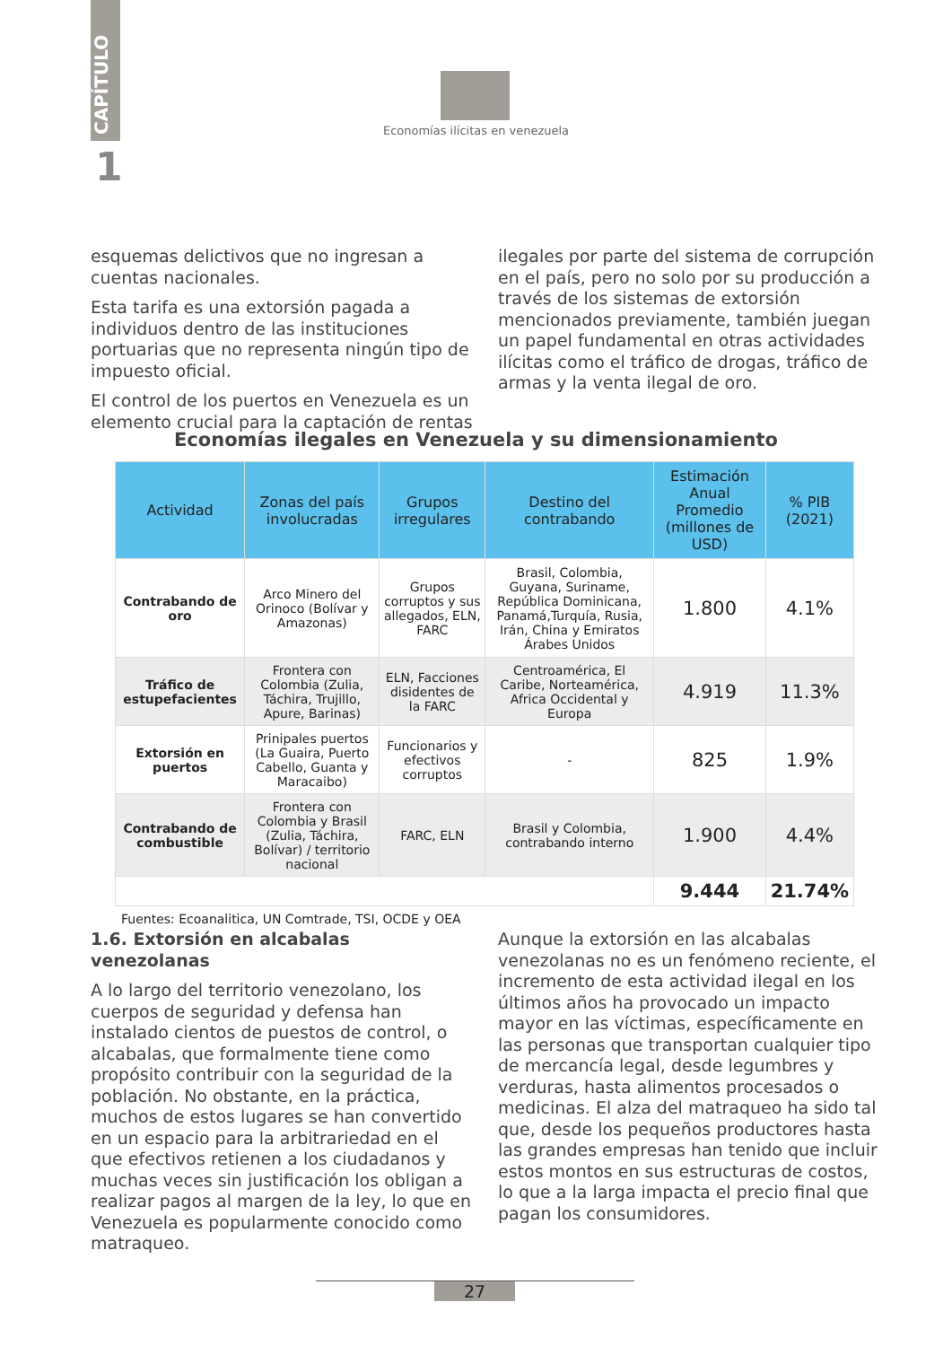CAPÍTULO
1
Economías ilícitas en venezuela
esquemas delictivos que no ingresan a cuentas nacionales.
Esta tarifa es una extorsión pagada a individuos dentro de las instituciones portuarias que no representa ningún tipo de impuesto oficial.
El control de los puertos en Venezuela es un elemento crucial para la captación de rentas
ilegales por parte del sistema de corrupción en el país, pero no solo por su producción a través de los sistemas de extorsión mencionados previamente, también juegan un papel fundamental en otras actividades ilícitas como el tráfico de drogas, tráfico de armas y la venta ilegal de oro.
Economías ilegales en Venezuela y su dimensionamiento
| Actividad | Zonas del país involucradas | Grupos irregulares | Destino del contrabando | Estimación Anual Promedio (millones de USD) | % PIB (2021) |
| --- | --- | --- | --- | --- | --- |
| Contrabando de oro | Arco Minero del Orinoco (Bolívar y Amazonas) | Grupos corruptos y sus allegados, ELN, FARC | Brasil, Colombia, Guyana, Suriname, República Dominicana, Panamá,Turquía, Rusia, Irán, China y Emiratos Árabes Unidos | 1.800 | 4.1% |
| Tráfico de estupefacientes | Frontera con Colombia (Zulia, Táchira, Trujillo, Apure, Barinas) | ELN, Facciones disidentes de la FARC | Centroamérica, El Caribe, Norteamérica, Africa Occidental y Europa | 4.919 | 11.3% |
| Extorsión en puertos | Prinipales puertos (La Guaira, Puerto Cabello, Guanta y Maracaibo) | Funcionarios y efectivos corruptos | - | 825 | 1.9% |
| Contrabando de combustible | Frontera con Colombia y Brasil (Zulia, Táchira, Bolívar) / territorio nacional | FARC, ELN | Brasil y Colombia, contrabando interno | 1.900 | 4.4% |
| | | | | 9.444 | 21.74% |
Fuentes: Ecoanalitica, UN Comtrade, TSI, OCDE y OEA
1.6. Extorsión en alcabalas venezolanas
A lo largo del territorio venezolano, los cuerpos de seguridad y defensa han instalado cientos de puestos de control, o alcabalas, que formalmente tiene como propósito contribuir con la seguridad de la población. No obstante, en la práctica, muchos de estos lugares se han convertido en un espacio para la arbitrariedad en el que efectivos retienen a los ciudadanos y muchas veces sin justificación los obligan a realizar pagos al margen de la ley, lo que en Venezuela es popularmente conocido como matraqueo.
Aunque la extorsión en las alcabalas venezolanas no es un fenómeno reciente, el incremento de esta actividad ilegal en los últimos años ha provocado un impacto mayor en las víctimas, específicamente en las personas que transportan cualquier tipo de mercancía legal, desde legumbres y verduras, hasta alimentos procesados o medicinas. El alza del matraqueo ha sido tal que, desde los pequeños productores hasta las grandes empresas han tenido que incluir estos montos en sus estructuras de costos, lo que a la larga impacta el precio final que pagan los consumidores.
27